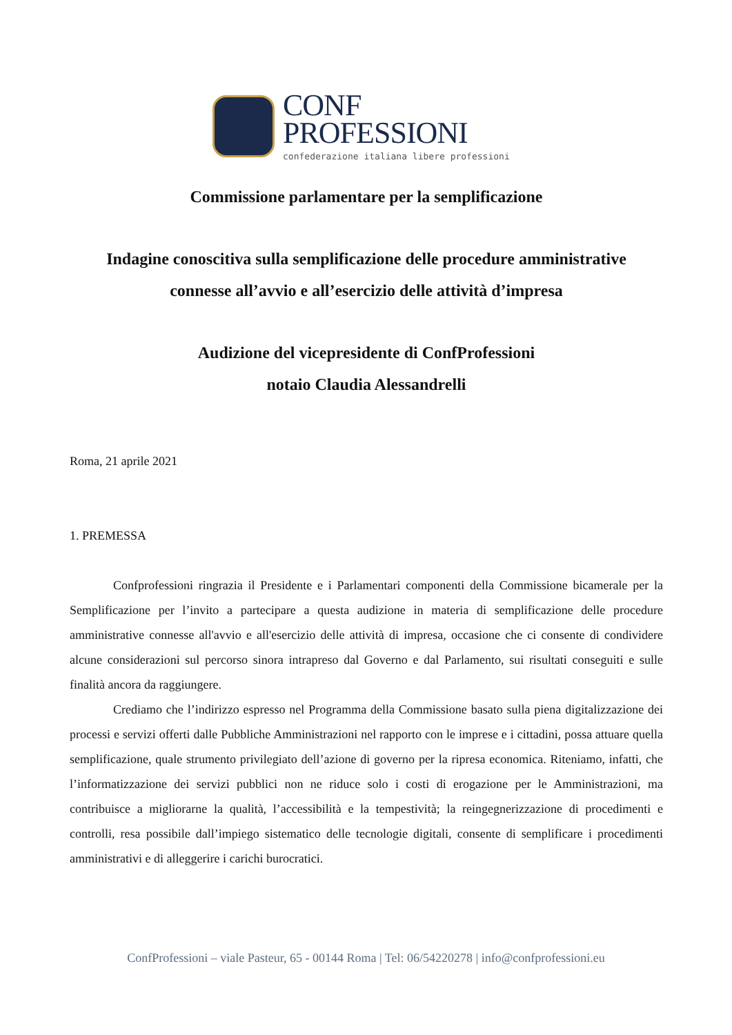CONF
PROFESSIONI
confederazione italiana libere professioni
Commissione parlamentare per la semplificazione
Indagine conoscitiva sulla semplificazione delle procedure amministrative
connesse all’avvio e all’esercizio delle attività d’impresa
Audizione del vicepresidente di ConfProfessioni
notaio Claudia Alessandrelli
Roma, 21 aprile 2021
1. PREMESSA
Confprofessioni ringrazia il Presidente e i Parlamentari componenti della Commissione bicamerale per la Semplificazione per l’invito a partecipare a questa audizione in materia di semplificazione delle procedure amministrative connesse all'avvio e all'esercizio delle attività di impresa, occasione che ci consente di condividere alcune considerazioni sul percorso sinora intrapreso dal Governo e dal Parlamento, sui risultati conseguiti e sulle finalità ancora da raggiungere.
Crediamo che l’indirizzo espresso nel Programma della Commissione basato sulla piena digitalizzazione dei processi e servizi offerti dalle Pubbliche Amministrazioni nel rapporto con le imprese e i cittadini, possa attuare quella semplificazione, quale strumento privilegiato dell’azione di governo per la ripresa economica. Riteniamo, infatti, che l’informatizzazione dei servizi pubblici non ne riduce solo i costi di erogazione per le Amministrazioni, ma contribuisce a migliorarne la qualità, l’accessibilità e la tempestività; la reingegnerizzazione di procedimenti e controlli, resa possibile dall’impiego sistematico delle tecnologie digitali, consente di semplificare i procedimenti amministrativi e di alleggerire i carichi burocratici.
ConfProfessioni – viale Pasteur, 65 - 00144 Roma | Tel: 06/54220278 | info@confprofessioni.eu